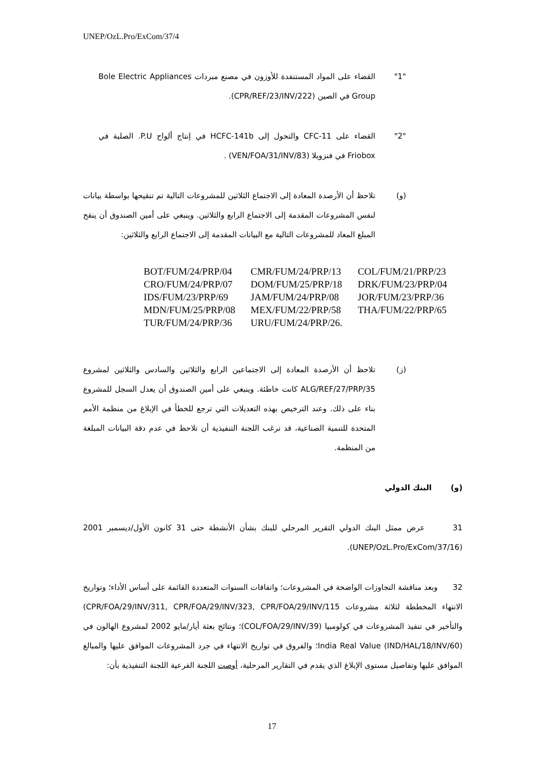UNEP/OzL.Pro/ExCom/37/4
"1" القضاء على المواد المستنفدة للأوزون في مصنع مبردات Bole Electric Appliances Group في الصين (CPR/REF/23/INV/222).
"2" القضاء على CFC-11 والتحول إلى HCFC-141b في إنتاج ألواح P.U. الصلبة في Friobox في فنزويلا (VEN/FOA/31/INV/83) .
(و) تلاحظ أن الأرصدة المعادة إلى الاجتماع الثلاثين للمشروعات التالية تم تنقيحها بواسطة بيانات لنفس المشروعات المقدمة إلى الاجتماع الرابع والثلاثين. وينبغي على أمين الصندوق أن ينقح المبلغ المعاد للمشروعات التالية مع البيانات المقدمة إلى الاجتماع الرابع والثلاثين:
| BOT/FUM/24/PRP/04 | CMR/FUM/24/PRP/13 | COL/FUM/21/PRP/23 |
| CRO/FUM/24/PRP/07 | DOM/FUM/25/PRP/18 | DRK/FUM/23/PRP/04 |
| IDS/FUM/23/PRP/69 | JAM/FUM/24/PRP/08 | JOR/FUM/23/PRP/36 |
| MDN/FUM/25/PRP/08 | MEX/FUM/22/PRP/58 | THA/FUM/22/PRP/65 |
| TUR/FUM/24/PRP/36 | URU/FUM/24/PRP/26. | |
(ز) تلاحظ أن الأرصدة المعادة إلى الاجتماعين الرابع والثلاثين والسادس والثلاثين لمشروع ALG/REF/27/PRP/35 كانت خاطئة. وينبغي على أمين الصندوق أن يعدل السجل للمشروع بناء على ذلك. وعند الترخيص بهذه التعديلات التي ترجع للخطأ في الإبلاغ من منظمة الأمم المتحدة للتنمية الصناعية، قد ترغب اللجنة التنفيذية أن تلاحظ في عدم دقة البيانات المبلغة من المنظمة.
(و) البنك الدولي
31 عرض ممثل البنك الدولي التقرير المرحلي للبنك بشأن الأنشطة حتى 31 كانون الأول/ديسمبر 2001 (UNEP/OzL.Pro/ExCom/37/16).
32 وبعد مناقشة التجاوزات الواضحة في المشروعات؛ واتفاقات السنوات المتعددة القائمة على أساس الأداء؛ وتواريخ الانتهاء المخططة لثلاثة مشروعات CPR/FOA/29/INV/311, CPR/FOA/29/INV/323, CPR/FOA/29/INV/115) والتأخير في تنفيذ المشروعات في كولومبيا (COL/FOA/29/INV/39)؛ ونتائج بعثة أيار/مايو 2002 لمشروع الهالون في India Real Value (IND/HAL/18/INV/60)؛ والفروق في تواريخ الانتهاء في جرد المشروعات الموافق عليها والمبالغ الموافق عليها وتفاصيل مستوى الإبلاغ الذي يقدم في التقارير المرحلية، أوصت اللجنة الفرعية اللجنة التنفيذية بأن:
17